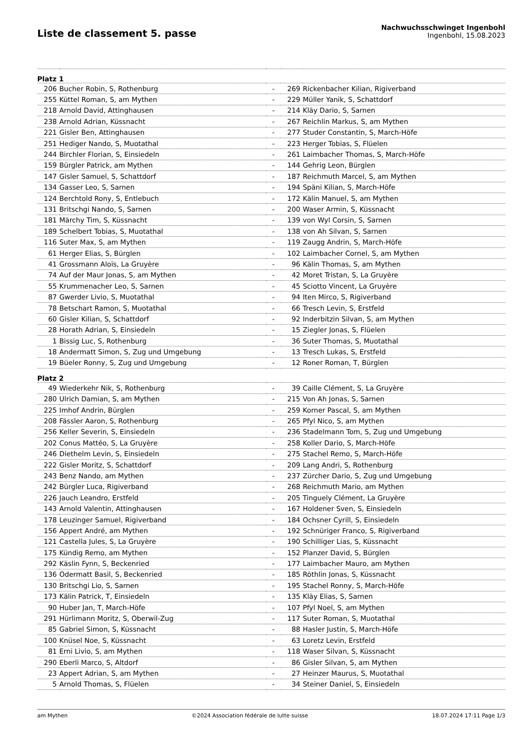Liste de classement 5. passe
Nachwuchsschwinget Ingenbohl
Ingenbohl, 15.08.2023
| Platz 1 | | | | |
| 206 | Bucher Robin, S, Rothenburg | - | 269 | Rickenbacher Kilian, Rigiverband |
| 255 | Küttel Roman, S, am Mythen | - | 229 | Müller Yanik, S, Schattdorf |
| 218 | Arnold David, Attinghausen | - | 214 | Kläy Dario, S, Sarnen |
| 238 | Arnold Adrian, Küssnacht | - | 267 | Reichlin Markus, S, am Mythen |
| 221 | Gisler Ben, Attinghausen | - | 277 | Studer Constantin, S, March-Höfe |
| 251 | Hediger Nando, S, Muotathal | - | 223 | Herger Tobias, S, Flüelen |
| 244 | Birchler Florian, S, Einsiedeln | - | 261 | Laimbacher Thomas, S, March-Höfe |
| 159 | Bürgler Patrick, am Mythen | - | 144 | Gehrig Leon, Bürglen |
| 147 | Gisler Samuel, S, Schattdorf | - | 187 | Reichmuth Marcel, S, am Mythen |
| 134 | Gasser Leo, S, Sarnen | - | 194 | Späni Kilian, S, March-Höfe |
| 124 | Berchtold Rony, S, Entlebuch | - | 172 | Kälin Manuel, S, am Mythen |
| 131 | Britschgi Nando, S, Sarnen | - | 200 | Waser Armin, S, Küssnacht |
| 181 | Märchy Tim, S, Küssnacht | - | 139 | von Wyl Corsin, S, Sarnen |
| 189 | Schelbert Tobias, S, Muotathal | - | 138 | von Ah Silvan, S, Sarnen |
| 116 | Suter Max, S, am Mythen | - | 119 | Zaugg Andrin, S, March-Höfe |
| 61 | Herger Elias, S, Bürglen | - | 102 | Laimbacher Cornel, S, am Mythen |
| 41 | Grossmann Aloïs, La Gruyère | - | 96 | Kälin Thomas, S, am Mythen |
| 74 | Auf der Maur Jonas, S, am Mythen | - | 42 | Moret Tristan, S, La Gruyère |
| 55 | Krummenacher Leo, S, Sarnen | - | 45 | Sciotto Vincent, La Gruyère |
| 87 | Gwerder Livio, S, Muotathal | - | 94 | Iten Mirco, S, Rigiverband |
| 78 | Betschart Ramon, S, Muotathal | - | 66 | Tresch Levin, S, Erstfeld |
| 60 | Gisler Kilian, S, Schattdorf | - | 92 | Inderbitzin Silvan, S, am Mythen |
| 28 | Horath Adrian, S, Einsiedeln | - | 15 | Ziegler Jonas, S, Flüelen |
| 1 | Bissig Luc, S, Rothenburg | - | 36 | Suter Thomas, S, Muotathal |
| 18 | Andermatt Simon, S, Zug und Umgebung | - | 13 | Tresch Lukas, S, Erstfeld |
| 19 | Büeler Ronny, S, Zug und Umgebung | - | 12 | Roner Roman, T, Bürglen |
| Platz 2 | | | | |
| 49 | Wiederkehr Nik, S, Rothenburg | - | 39 | Caille Clément, S, La Gruyère |
| 280 | Ulrich Damian, S, am Mythen | - | 215 | Von Ah Jonas, S, Sarnen |
| 225 | Imhof Andrin, Bürglen | - | 259 | Korner Pascal, S, am Mythen |
| 208 | Fässler Aaron, S, Rothenburg | - | 265 | Pfyl Nico, S, am Mythen |
| 256 | Keller Severin, S, Einsiedeln | - | 236 | Stadelmann Tom, S, Zug und Umgebung |
| 202 | Conus Mattéo, S, La Gruyère | - | 258 | Koller Dario, S, March-Höfe |
| 246 | Diethelm Levin, S, Einsiedeln | - | 275 | Stachel Remo, S, March-Höfe |
| 222 | Gisler Moritz, S, Schattdorf | - | 209 | Lang Andri, S, Rothenburg |
| 243 | Benz Nando, am Mythen | - | 237 | Zürcher Dario, S, Zug und Umgebung |
| 242 | Bürgler Luca, Rigiverband | - | 268 | Reichmuth Mario, am Mythen |
| 226 | Jauch Leandro, Erstfeld | - | 205 | Tinguely Clément, La Gruyère |
| 143 | Arnold Valentin, Attinghausen | - | 167 | Holdener Sven, S, Einsiedeln |
| 178 | Leuzinger Samuel, Rigiverband | - | 184 | Ochsner Cyrill, S, Einsiedeln |
| 156 | Appert André, am Mythen | - | 192 | Schnüriger Franco, S, Rigiverband |
| 121 | Castella Jules, S, La Gruyère | - | 190 | Schilliger Lias, S, Küssnacht |
| 175 | Kündig Remo, am Mythen | - | 152 | Planzer David, S, Bürglen |
| 292 | Käslin Fynn, S, Beckenried | - | 177 | Laimbacher Mauro, am Mythen |
| 136 | Odermatt Basil, S, Beckenried | - | 185 | Röthlin Jonas, S, Küssnacht |
| 130 | Britschgi Lio, S, Sarnen | - | 195 | Stachel Ronny, S, March-Höfe |
| 173 | Kälin Patrick, T, Einsiedeln | - | 135 | Kläy Elias, S, Sarnen |
| 90 | Huber Jan, T, March-Höfe | - | 107 | Pfyl Noel, S, am Mythen |
| 291 | Hürlimann Moritz, S, Oberwil-Zug | - | 117 | Suter Roman, S, Muotathal |
| 85 | Gabriel Simon, S, Küssnacht | - | 88 | Hasler Justin, S, March-Höfe |
| 100 | Knüsel Noe, S, Küssnacht | - | 63 | Loretz Levin, Erstfeld |
| 81 | Erni Livio, S, am Mythen | - | 118 | Waser Silvan, S, Küssnacht |
| 290 | Eberli Marco, S, Altdorf | - | 86 | Gisler Silvan, S, am Mythen |
| 23 | Appert Adrian, S, am Mythen | - | 27 | Heinzer Maurus, S, Muotathal |
| 5 | Arnold Thomas, S, Flüelen | - | 34 | Steiner Daniel, S, Einsiedeln |
am Mythen ©2024 Association fédérale de lutte suisse 18.07.2024 17:11 Page 1/3